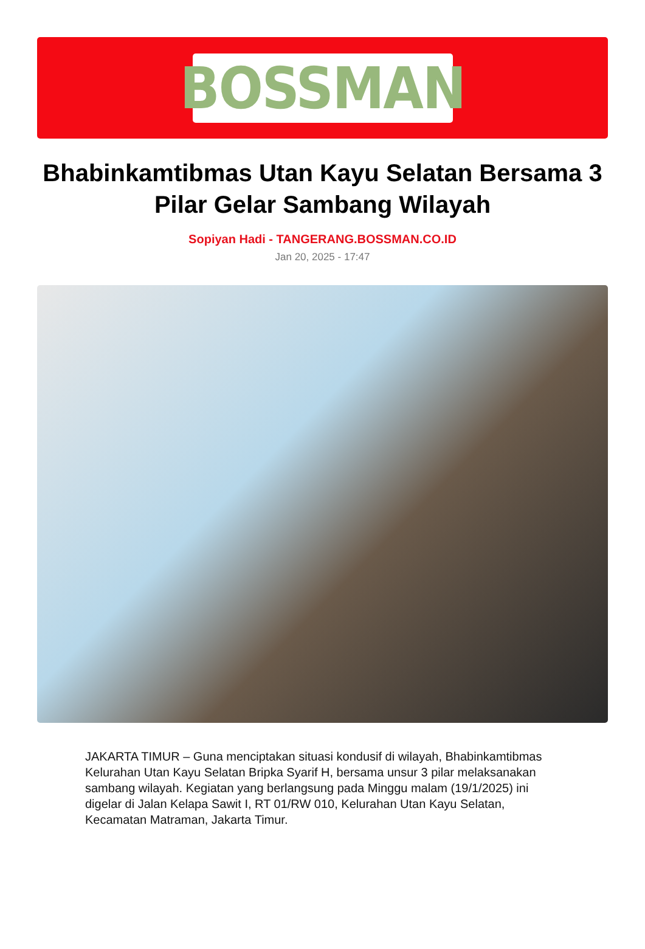BOSSMAN
Bhabinkamtibmas Utan Kayu Selatan Bersama 3 Pilar Gelar Sambang Wilayah
Sopiyan Hadi - TANGERANG.BOSSMAN.CO.ID
Jan 20, 2025 - 17:47
JAKARTA TIMUR – Guna menciptakan situasi kondusif di wilayah, Bhabinkamtibmas Kelurahan Utan Kayu Selatan Bripka Syarif H, bersama unsur 3 pilar melaksanakan sambang wilayah. Kegiatan yang berlangsung pada Minggu malam (19/1/2025) ini digelar di Jalan Kelapa Sawit I, RT 01/RW 010, Kelurahan Utan Kayu Selatan, Kecamatan Matraman, Jakarta Timur.